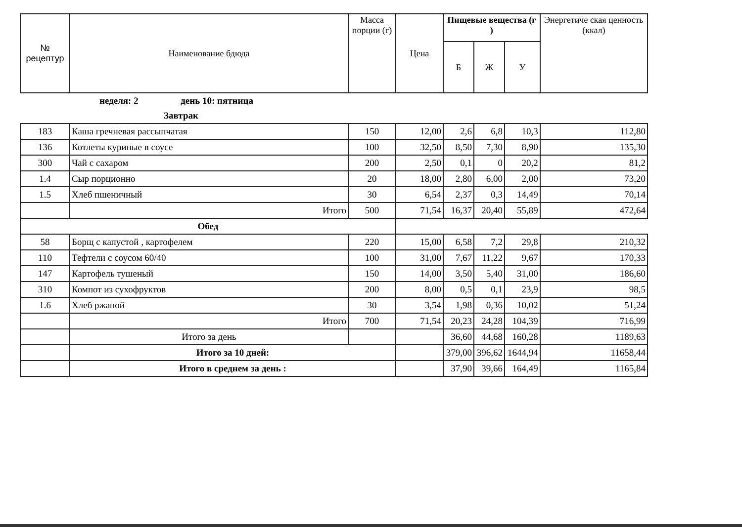| № рецептур | Наименование бдюда | Масса порции (г) | Цена | Пищевые вещества (г ) | | | Энергетиче ская ценность (ккал) |
| --- | --- | --- | --- | --- | --- | --- | --- |
| | | | | Б | Ж | У | |
| | неделя: 2 день 10: пятница | | | | | | |
| | Завтрак | | | | | | |
| 183 | Каша гречневая рассыпчатая | 150 | 12,00 | 2,6 | 6,8 | 10,3 | 112,80 |
| 136 | Котлеты куриные в соусе | 100 | 32,50 | 8,50 | 7,30 | 8,90 | 135,30 |
| 300 | Чай с сахаром | 200 | 2,50 | 0,1 | 0 | 20,2 | 81,2 |
| 1.4 | Сыр порционно | 20 | 18,00 | 2,80 | 6,00 | 2,00 | 73,20 |
| 1.5 | Хлеб пшеничный | 30 | 6,54 | 2,37 | 0,3 | 14,49 | 70,14 |
| | Итого | 500 | 71,54 | 16,37 | 20,40 | 55,89 | 472,64 |
| Обед | | | | | | | |
| 58 | Борщ с капустой , картофелем | 220 | 15,00 | 6,58 | 7,2 | 29,8 | 210,32 |
| 110 | Тефтели с соусом 60/40 | 100 | 31,00 | 7,67 | 11,22 | 9,67 | 170,33 |
| 147 | Картофель тушеный | 150 | 14,00 | 3,50 | 5,40 | 31,00 | 186,60 |
| 310 | Компот из сухофруктов | 200 | 8,00 | 0,5 | 0,1 | 23,9 | 98,5 |
| 1.6 | Хлеб ржаной | 30 | 3,54 | 1,98 | 0,36 | 10,02 | 51,24 |
| | Итого | 700 | 71,54 | 20,23 | 24,28 | 104,39 | 716,99 |
| | Итого за день | | | 36,60 | 44,68 | 160,28 | 1189,63 |
| | Итого за 10 дней: | | | 379,00 | 396,62 | 1644,94 | 11658,44 |
| | Итого в среднем за день : | | | 37,90 | 39,66 | 164,49 | 1165,84 |